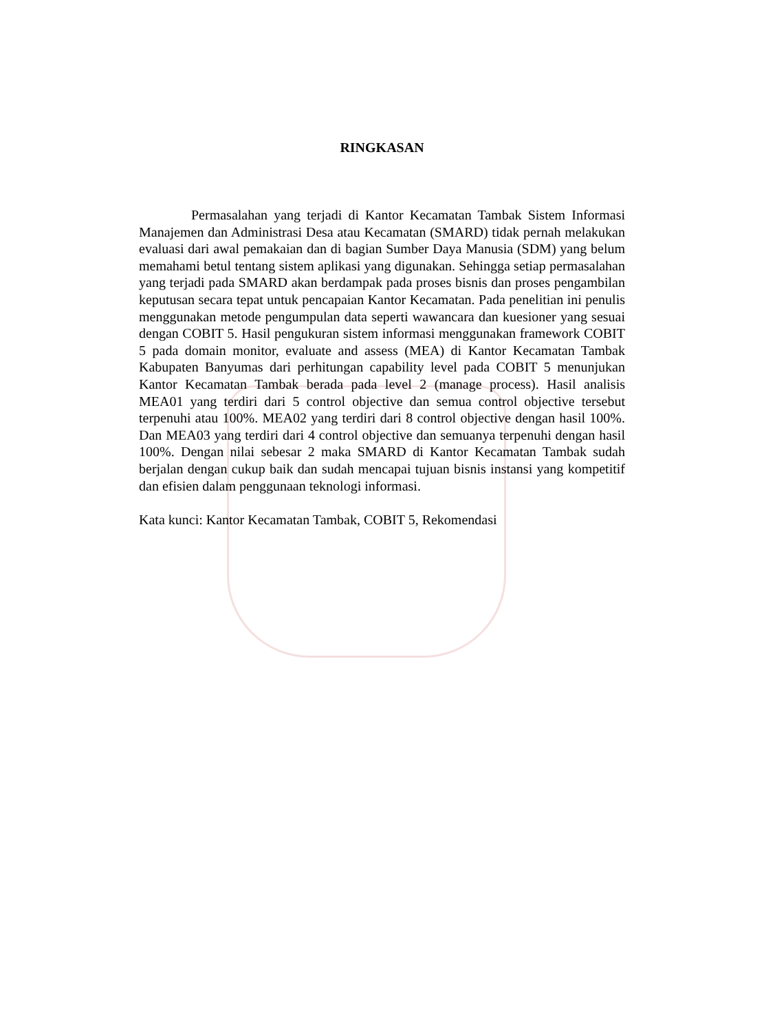RINGKASAN
Permasalahan yang terjadi di Kantor Kecamatan Tambak Sistem Informasi Manajemen dan Administrasi Desa atau Kecamatan (SMARD) tidak pernah melakukan evaluasi dari awal pemakaian dan di bagian Sumber Daya Manusia (SDM) yang belum memahami betul tentang sistem aplikasi yang digunakan. Sehingga setiap permasalahan yang terjadi pada SMARD akan berdampak pada proses bisnis dan proses pengambilan keputusan secara tepat untuk pencapaian Kantor Kecamatan. Pada penelitian ini penulis menggunakan metode pengumpulan data seperti wawancara dan kuesioner yang sesuai dengan COBIT 5. Hasil pengukuran sistem informasi menggunakan framework COBIT 5 pada domain monitor, evaluate and assess (MEA) di Kantor Kecamatan Tambak Kabupaten Banyumas dari perhitungan capability level pada COBIT 5 menunjukan Kantor Kecamatan Tambak berada pada level 2 (manage process). Hasil analisis MEA01 yang terdiri dari 5 control objective dan semua control objective tersebut terpenuhi atau 100%. MEA02 yang terdiri dari 8 control objective dengan hasil 100%. Dan MEA03 yang terdiri dari 4 control objective dan semuanya terpenuhi dengan hasil 100%. Dengan nilai sebesar 2 maka SMARD di Kantor Kecamatan Tambak sudah berjalan dengan cukup baik dan sudah mencapai tujuan bisnis instansi yang kompetitif dan efisien dalam penggunaan teknologi informasi.
Kata kunci: Kantor Kecamatan Tambak, COBIT 5, Rekomendasi